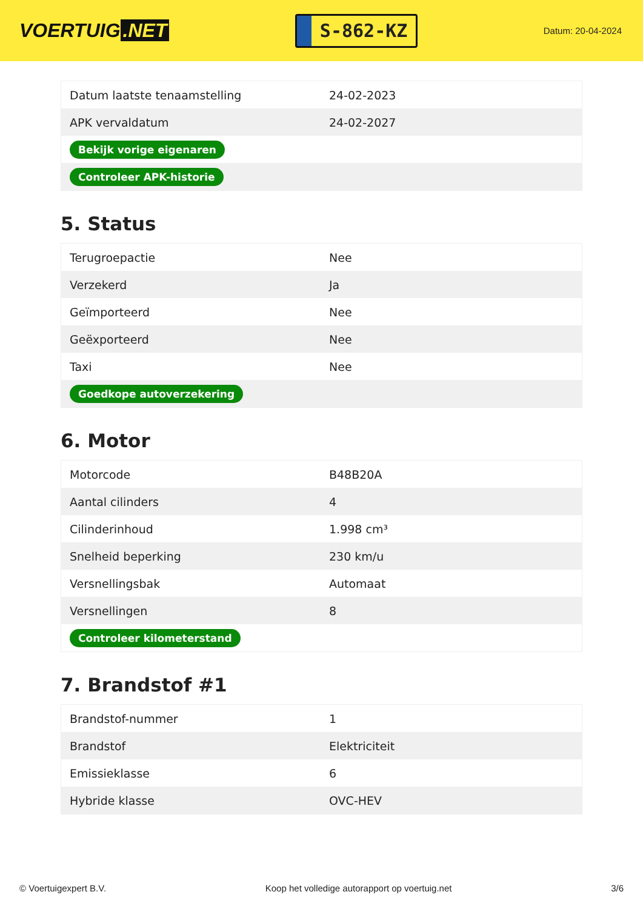VOERTUIG.NET
S-862-KZ
Datum: 20-04-2024
| Datum laatste tenaamstelling | 24-02-2023 |
| APK vervaldatum | 24-02-2027 |
| Bekijk vorige eigenaren | |
| Controleer APK-historie | |
5. Status
| Terugroepactie | Nee |
| Verzekerd | Ja |
| Geïmporteerd | Nee |
| Geëxporteerd | Nee |
| Taxi | Nee |
| Goedkope autoverzekering | |
6. Motor
| Motorcode | B48B20A |
| Aantal cilinders | 4 |
| Cilinderinhoud | 1.998 cm³ |
| Snelheid beperking | 230 km/u |
| Versnellingsbak | Automaat |
| Versnellingen | 8 |
| Controleer kilometerstand | |
7. Brandstof #1
| Brandstof-nummer | 1 |
| Brandstof | Elektriciteit |
| Emissieklasse | 6 |
| Hybride klasse | OVC-HEV |
© Voertuigexpert B.V. Koop het volledige autorapport op voertuig.net 3/6